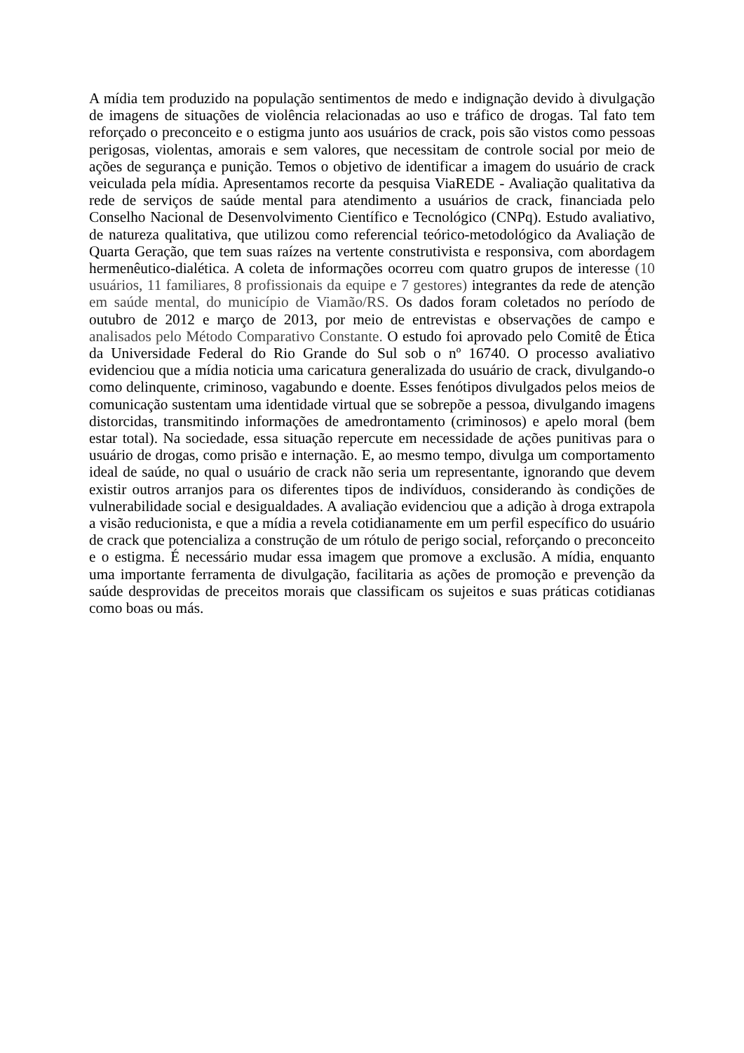A mídia tem produzido na população sentimentos de medo e indignação devido à divulgação de imagens de situações de violência relacionadas ao uso e tráfico de drogas. Tal fato tem reforçado o preconceito e o estigma junto aos usuários de crack, pois são vistos como pessoas perigosas, violentas, amorais e sem valores, que necessitam de controle social por meio de ações de segurança e punição. Temos o objetivo de identificar a imagem do usuário de crack veiculada pela mídia. Apresentamos recorte da pesquisa ViaREDE - Avaliação qualitativa da rede de serviços de saúde mental para atendimento a usuários de crack, financiada pelo Conselho Nacional de Desenvolvimento Científico e Tecnológico (CNPq). Estudo avaliativo, de natureza qualitativa, que utilizou como referencial teórico-metodológico da Avaliação de Quarta Geração, que tem suas raízes na vertente construtivista e responsiva, com abordagem hermenêutico-dialética. A coleta de informações ocorreu com quatro grupos de interesse (10 usuários, 11 familiares, 8 profissionais da equipe e 7 gestores) integrantes da rede de atenção em saúde mental, do município de Viamão/RS. Os dados foram coletados no período de outubro de 2012 e março de 2013, por meio de entrevistas e observações de campo e analisados pelo Método Comparativo Constante. O estudo foi aprovado pelo Comitê de Ética da Universidade Federal do Rio Grande do Sul sob o nº 16740. O processo avaliativo evidenciou que a mídia noticia uma caricatura generalizada do usuário de crack, divulgando-o como delinquente, criminoso, vagabundo e doente. Esses fenótipos divulgados pelos meios de comunicação sustentam uma identidade virtual que se sobrepõe a pessoa, divulgando imagens distorcidas, transmitindo informações de amedrontamento (criminosos) e apelo moral (bem estar total). Na sociedade, essa situação repercute em necessidade de ações punitivas para o usuário de drogas, como prisão e internação. E, ao mesmo tempo, divulga um comportamento ideal de saúde, no qual o usuário de crack não seria um representante, ignorando que devem existir outros arranjos para os diferentes tipos de indivíduos, considerando às condições de vulnerabilidade social e desigualdades. A avaliação evidenciou que a adição à droga extrapola a visão reducionista, e que a mídia a revela cotidianamente em um perfil específico do usuário de crack que potencializa a construção de um rótulo de perigo social, reforçando o preconceito e o estigma. É necessário mudar essa imagem que promove a exclusão. A mídia, enquanto uma importante ferramenta de divulgação, facilitaria as ações de promoção e prevenção da saúde desprovidas de preceitos morais que classificam os sujeitos e suas práticas cotidianas como boas ou más.